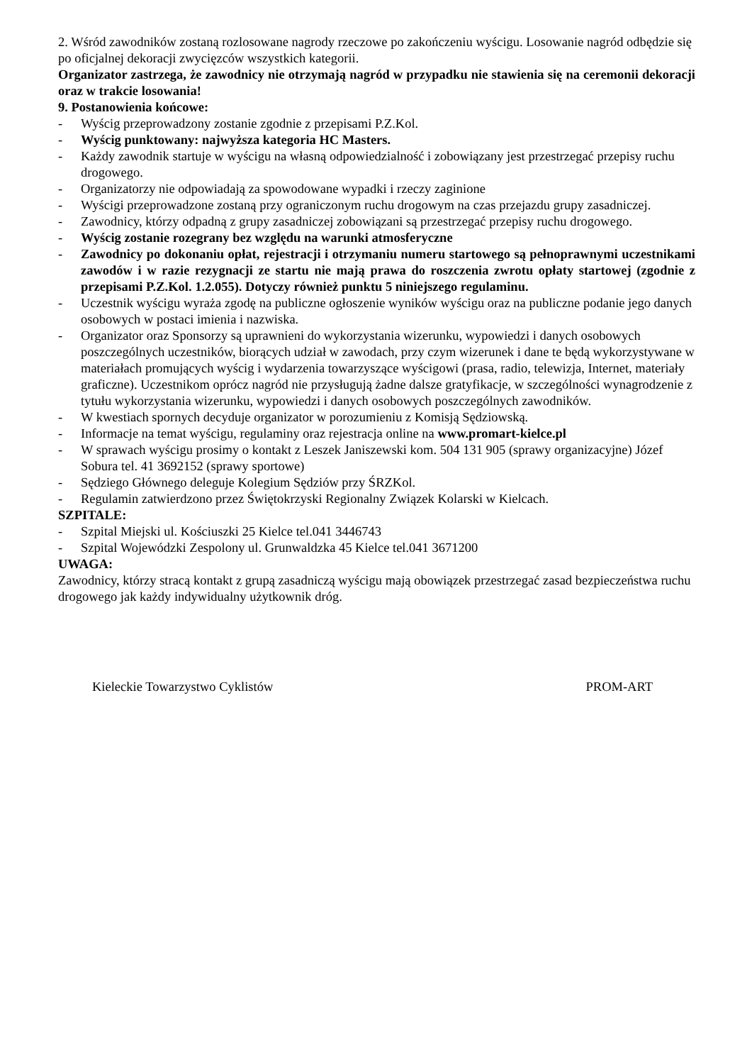2. Wśród zawodników zostaną rozlosowane nagrody rzeczowe po zakończeniu wyścigu. Losowanie nagród odbędzie się po oficjalnej dekoracji zwycięzców wszystkich kategorii.
Organizator zastrzega, że zawodnicy nie otrzymają nagród w przypadku nie stawienia się na ceremonii dekoracji oraz w trakcie losowania!
9. Postanowienia końcowe:
- Wyścig przeprowadzony zostanie zgodnie z przepisami P.Z.Kol.
- Wyścig punktowany: najwyższa kategoria HC Masters.
- Każdy zawodnik startuje w wyścigu na własną odpowiedzialność i zobowiązany jest przestrzegać przepisy ruchu drogowego.
- Organizatorzy nie odpowiadają za spowodowane wypadki i rzeczy zaginione
- Wyścigi przeprowadzone zostaną przy ograniczonym ruchu drogowym na czas przejazdu grupy zasadniczej.
- Zawodnicy, którzy odpadną z grupy zasadniczej zobowiązani są przestrzegać przepisy ruchu drogowego.
- Wyścig zostanie rozegrany bez względu na warunki atmosferyczne
- Zawodnicy po dokonaniu opłat, rejestracji i otrzymaniu numeru startowego są pełnoprawnymi uczestnikami zawodów i w razie rezygnacji ze startu nie mają prawa do roszczenia zwrotu opłaty startowej (zgodnie z przepisami P.Z.Kol. 1.2.055). Dotyczy również punktu 5 niniejszego regulaminu.
- Uczestnik wyścigu wyraża zgodę na publiczne ogłoszenie wyników wyścigu oraz na publiczne podanie jego danych osobowych w postaci imienia i nazwiska.
- Organizator oraz Sponsorzy są uprawnieni do wykorzystania wizerunku, wypowiedzi i danych osobowych poszczególnych uczestników, biorących udział w zawodach, przy czym wizerunek i dane te będą wykorzystywane w materiałach promujących wyścig i wydarzenia towarzyszące wyścigowi (prasa, radio, telewizja, Internet, materiały graficzne). Uczestnikom oprócz nagród nie przysługują żadne dalsze gratyfikacje, w szczególności wynagrodzenie z tytułu wykorzystania wizerunku, wypowiedzi i danych osobowych poszczególnych zawodników.
- W kwestiach spornych decyduje organizator w porozumieniu z Komisją Sędziowską.
- Informacje na temat wyścigu, regulaminy oraz rejestracja online na www.promart-kielce.pl
- W sprawach wyścigu prosimy o kontakt z Leszek Janiszewski kom. 504 131 905 (sprawy organizacyjne) Józef Sobura tel. 41 3692152 (sprawy sportowe)
- Sędziego Głównego deleguje Kolegium Sędziów przy ŚRZKol.
- Regulamin zatwierdzono przez Świętokrzyski Regionalny Związek Kolarski w Kielcach.
SZPITALE:
- Szpital Miejski ul. Kościuszki 25 Kielce tel.041 3446743
- Szpital Wojewódzki Zespolony ul. Grunwaldzka 45 Kielce tel.041 3671200
UWAGA:
Zawodnicy, którzy stracą kontakt z grupą zasadniczą wyścigu mają obowiązek przestrzegać zasad bezpieczeństwa ruchu drogowego jak każdy indywidualny użytkownik dróg.
Kieleckie Towarzystwo Cyklistów PROM-ART